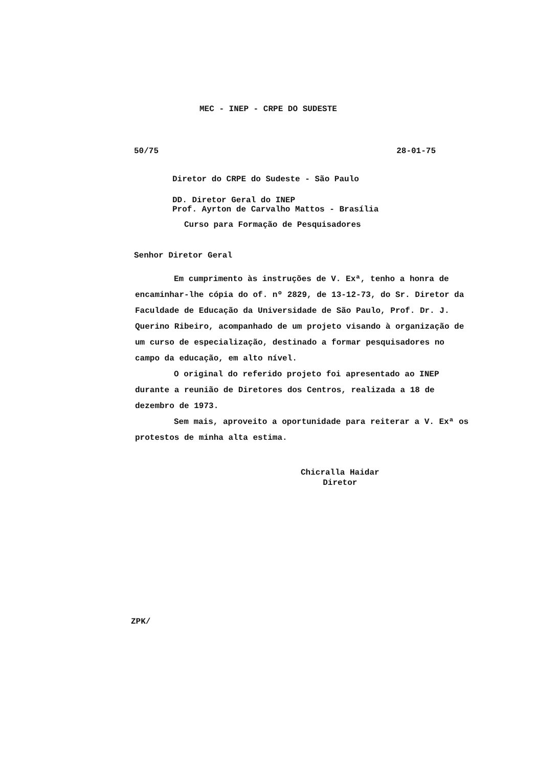MEC - INEP - CRPE DO SUDESTE
50/75 28-01-75
Diretor do CRPE do Sudeste - São Paulo
DD. Diretor Geral do INEP
Prof. Ayrton de Carvalho Mattos - Brasília
Curso para Formação de Pesquisadores
Senhor Diretor Geral
Em cumprimento às instruções de V. Exª, tenho a honra de encaminhar-lhe cópia do of. nº 2829, de 13-12-73, do Sr. Diretor da Faculdade de Educação da Universidade de São Paulo, Prof. Dr. J. Querino Ribeiro, acompanhado de um projeto visando à organização de um curso de especialização, destinado a formar pesquisadores no campo da educação, em alto nível.
O original do referido projeto foi apresentado ao INEP durante a reunião de Diretores dos Centros, realizada a 18 de dezembro de 1973.
Sem mais, aproveito a oportunidade para reiterar a V. Exª os protestos de minha alta estima.
Chicralla Haidar
Diretor
ZPK/